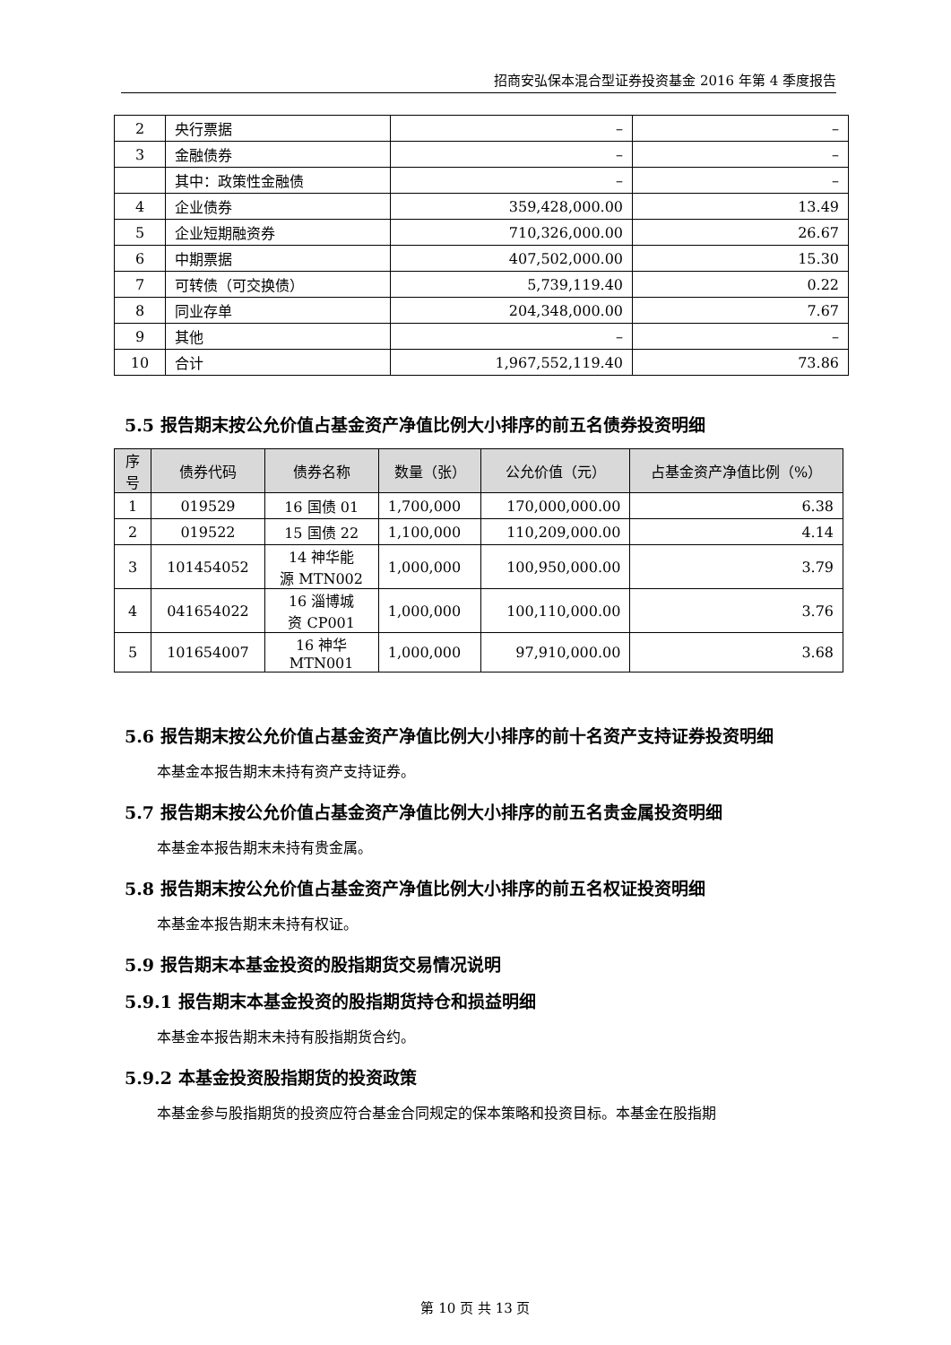招商安弘保本混合型证券投资基金 2016 年第 4 季度报告
| 2 | 央行票据 | – | – |
| 3 | 金融债券 | – | – |
| | 其中：政策性金融债 | – | – |
| 4 | 企业债券 | 359,428,000.00 | 13.49 |
| 5 | 企业短期融资券 | 710,326,000.00 | 26.67 |
| 6 | 中期票据 | 407,502,000.00 | 15.30 |
| 7 | 可转债（可交换债） | 5,739,119.40 | 0.22 |
| 8 | 同业存单 | 204,348,000.00 | 7.67 |
| 9 | 其他 | – | – |
| 10 | 合计 | 1,967,552,119.40 | 73.86 |
5.5 报告期末按公允价值占基金资产净值比例大小排序的前五名债券投资明细
| 序 号 | 债券代码 | 债券名称 | 数量（张） | 公允价值（元） | 占基金资产净值比例（%） |
| --- | --- | --- | --- | --- | --- |
| 1 | 019529 | 16 国债 01 | 1,700,000 | 170,000,000.00 | 6.38 |
| 2 | 019522 | 15 国债 22 | 1,100,000 | 110,209,000.00 | 4.14 |
| 3 | 101454052 | 14 神华能 源 MTN002 | 1,000,000 | 100,950,000.00 | 3.79 |
| 4 | 041654022 | 16 淄博城 资 CP001 | 1,000,000 | 100,110,000.00 | 3.76 |
| 5 | 101654007 | 16 神华 MTN001 | 1,000,000 | 97,910,000.00 | 3.68 |
5.6 报告期末按公允价值占基金资产净值比例大小排序的前十名资产支持证券投资明细
本基金本报告期末未持有资产支持证券。
5.7 报告期末按公允价值占基金资产净值比例大小排序的前五名贵金属投资明细
本基金本报告期末未持有贵金属。
5.8 报告期末按公允价值占基金资产净值比例大小排序的前五名权证投资明细
本基金本报告期末未持有权证。
5.9 报告期末本基金投资的股指期货交易情况说明
5.9.1 报告期末本基金投资的股指期货持仓和损益明细
本基金本报告期末未持有股指期货合约。
5.9.2 本基金投资股指期货的投资政策
本基金参与股指期货的投资应符合基金合同规定的保本策略和投资目标。本基金在股指期
第 10 页 共 13 页